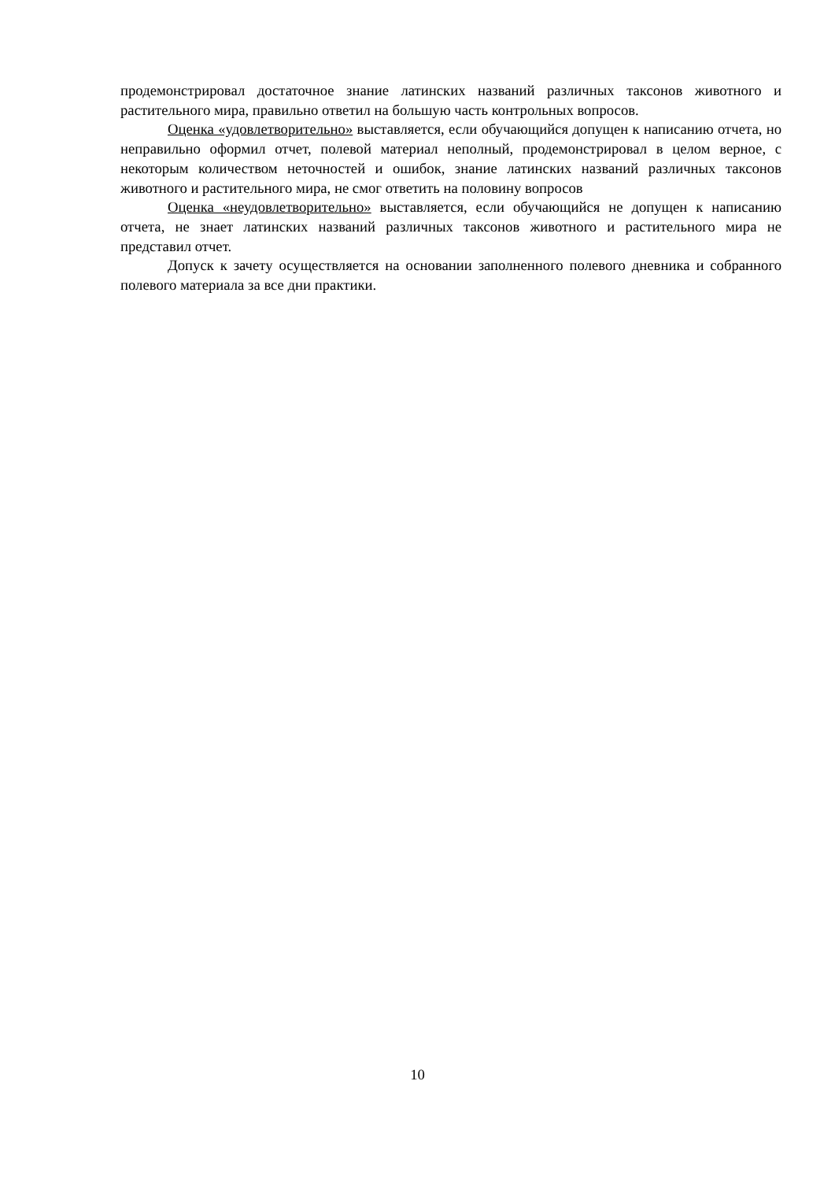продемонстрировал достаточное знание латинских названий различных таксонов животного и растительного мира, правильно ответил на большую часть контрольных вопросов.
Оценка «удовлетворительно» выставляется, если обучающийся допущен к написанию отчета, но неправильно оформил отчет, полевой материал неполный, продемонстрировал в целом верное, с некоторым количеством неточностей и ошибок, знание латинских названий различных таксонов животного и растительного мира, не смог ответить на половину вопросов
Оценка «неудовлетворительно» выставляется, если обучающийся не допущен к написанию отчета, не знает латинских названий различных таксонов животного и растительного мира не представил отчет.
Допуск к зачету осуществляется на основании заполненного полевого дневника и собранного полевого материала за все дни практики.
10